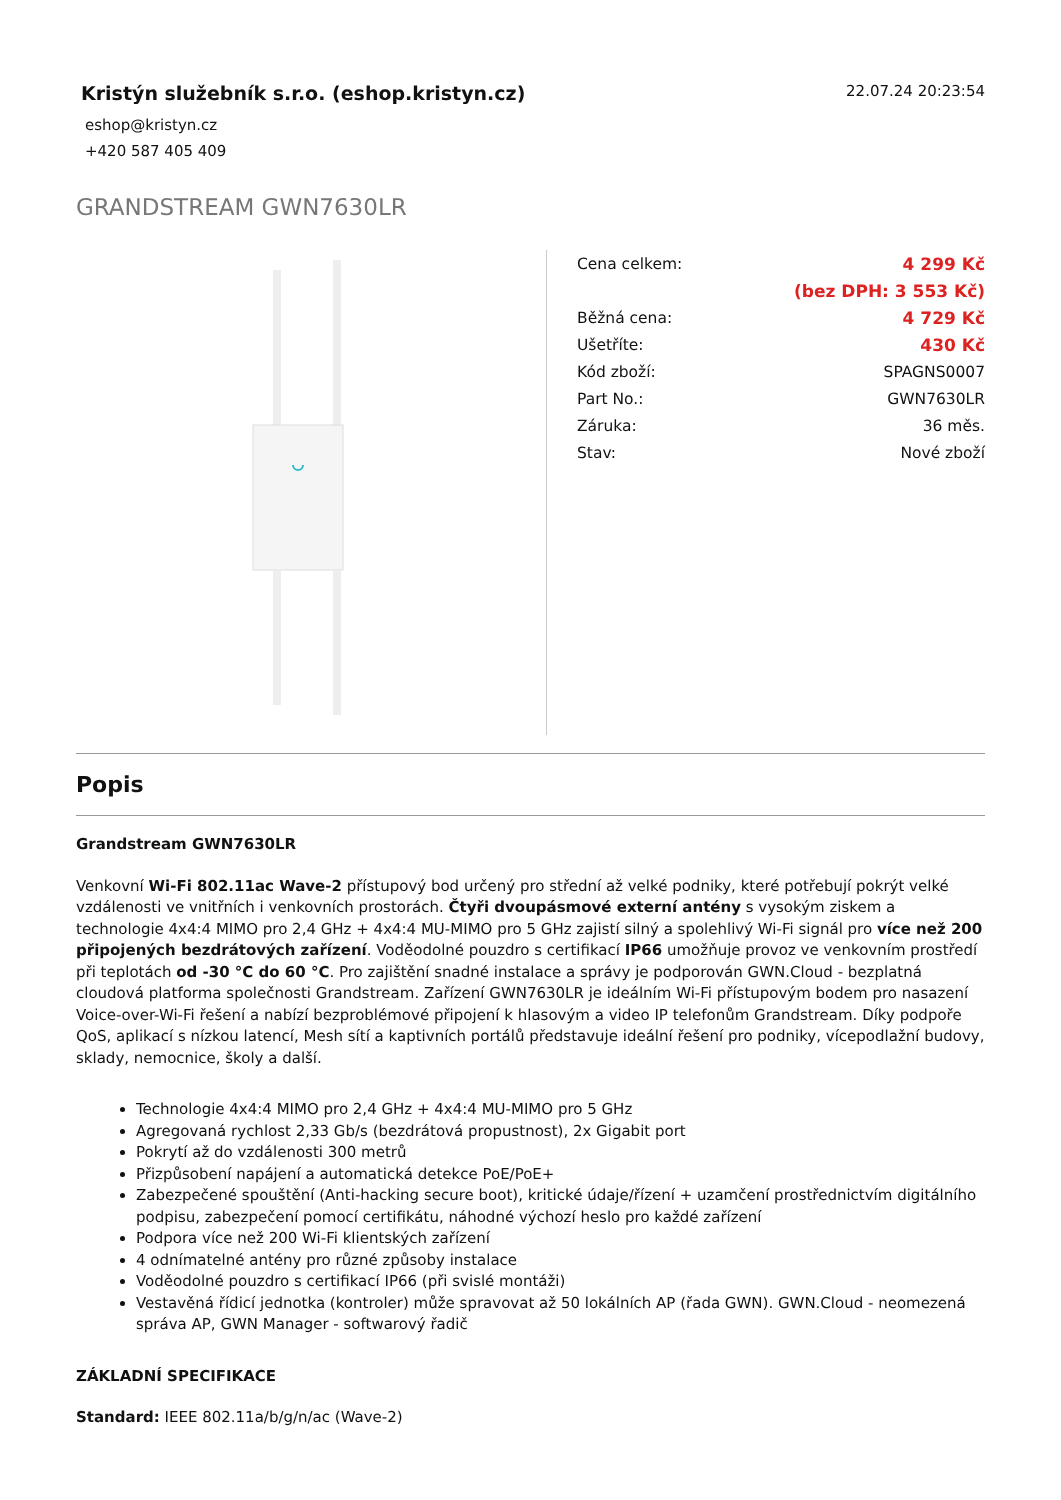Kristýn služebník s.r.o. (eshop.kristyn.cz)
22.07.24 20:23:54
eshop@kristyn.cz
+420 587 405 409
GRANDSTREAM GWN7630LR
| Cena celkem: | 4 299 Kč |
| | (bez DPH: 3 553 Kč) |
| Běžná cena: | 4 729 Kč |
| Ušetříte: | 430 Kč |
| Kód zboží: | SPAGNS0007 |
| Part No.: | GWN7630LR |
| Záruka: | 36 měs. |
| Stav: | Nové zboží |
Popis
Grandstream GWN7630LR
Venkovní Wi-Fi 802.11ac Wave-2 přístupový bod určený pro střední až velké podniky, které potřebují pokrýt velké vzdálenosti ve vnitřních i venkovních prostorách. Čtyři dvoupásmové externí antény s vysokým ziskem a technologie 4x4:4 MIMO pro 2,4 GHz + 4x4:4 MU-MIMO pro 5 GHz zajistí silný a spolehlivý Wi-Fi signál pro více než 200 připojených bezdrátových zařízení. Voděodolné pouzdro s certifikací IP66 umožňuje provoz ve venkovním prostředí při teplotách od -30 °C do 60 °C. Pro zajištění snadné instalace a správy je podporován GWN.Cloud - bezplatná cloudová platforma společnosti Grandstream. Zařízení GWN7630LR je ideálním Wi-Fi přístupovým bodem pro nasazení Voice-over-Wi-Fi řešení a nabízí bezproblémové připojení k hlasovým a video IP telefonům Grandstream. Díky podpoře QoS, aplikací s nízkou latencí, Mesh sítí a kaptivních portálů představuje ideální řešení pro podniky, vícepodlažní budovy, sklady, nemocnice, školy a další.
Technologie 4x4:4 MIMO pro 2,4 GHz + 4x4:4 MU-MIMO pro 5 GHz
Agregovaná rychlost 2,33 Gb/s (bezdrátová propustnost), 2x Gigabit port
Pokrytí až do vzdálenosti 300 metrů
Přizpůsobení napájení a automatická detekce PoE/PoE+
Zabezpečené spouštění (Anti-hacking secure boot), kritické údaje/řízení + uzamčení prostřednictvím digitálního podpisu, zabezpečení pomocí certifikátu, náhodné výchozí heslo pro každé zařízení
Podpora více než 200 Wi-Fi klientských zařízení
4 odnímatelné antény pro různé způsoby instalace
Voděodolné pouzdro s certifikací IP66 (při svislé montáži)
Vestavěná řídicí jednotka (kontroler) může spravovat až 50 lokálních AP (řada GWN). GWN.Cloud - neomezená správa AP, GWN Manager - softwarový řadič
ZÁKLADNÍ SPECIFIKACE
Standard: IEEE 802.11a/b/g/n/ac (Wave-2)